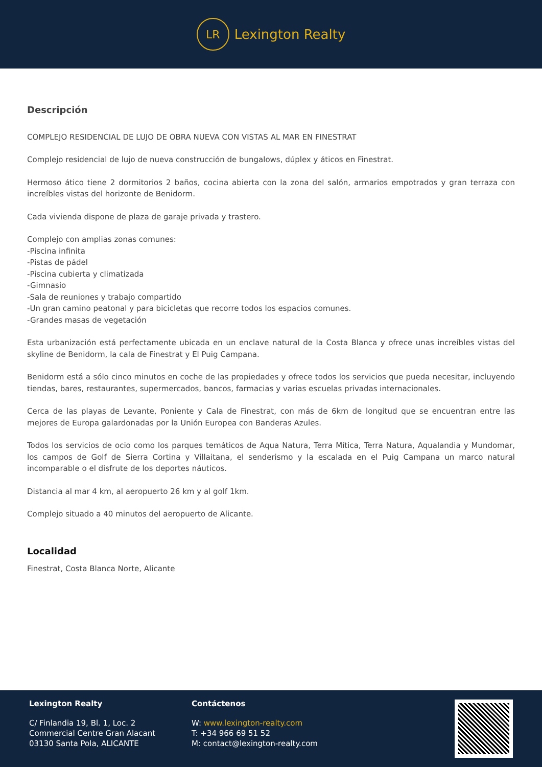LR
Lexington Realty
Descripción
COMPLEJO RESIDENCIAL DE LUJO DE OBRA NUEVA CON VISTAS AL MAR EN FINESTRAT
Complejo residencial de lujo de nueva construcción de bungalows, dúplex y áticos en Finestrat.
Hermoso ático tiene 2 dormitorios 2 baños, cocina abierta con la zona del salón, armarios empotrados y gran terraza con increíbles vistas del horizonte de Benidorm.
Cada vivienda dispone de plaza de garaje privada y trastero.
Complejo con amplias zonas comunes:
-Piscina infinita
-Pistas de pádel
-Piscina cubierta y climatizada
-Gimnasio
-Sala de reuniones y trabajo compartido
-Un gran camino peatonal y para bicicletas que recorre todos los espacios comunes.
-Grandes masas de vegetación
Esta urbanización está perfectamente ubicada en un enclave natural de la Costa Blanca y ofrece unas increíbles vistas del skyline de Benidorm, la cala de Finestrat y El Puig Campana.
Benidorm está a sólo cinco minutos en coche de las propiedades y ofrece todos los servicios que pueda necesitar, incluyendo tiendas, bares, restaurantes, supermercados, bancos, farmacias y varias escuelas privadas internacionales.
Cerca de las playas de Levante, Poniente y Cala de Finestrat, con más de 6km de longitud que se encuentran entre las mejores de Europa galardonadas por la Unión Europea con Banderas Azules.
Todos los servicios de ocio como los parques temáticos de Aqua Natura, Terra Mítica, Terra Natura, Aqualandia y Mundomar, los campos de Golf de Sierra Cortina y Villaitana, el senderismo y la escalada en el Puig Campana un marco natural incomparable o el disfrute de los deportes náuticos.
Distancia al mar 4 km, al aeropuerto 26 km y al golf 1km.
Complejo situado a 40 minutos del aeropuerto de Alicante.
Localidad
Finestrat, Costa Blanca Norte, Alicante
Lexington Realty
C/ Finlandia 19, Bl. 1, Loc. 2
Commercial Centre Gran Alacant
03130 Santa Pola, ALICANTE
Contáctenos
W: www.lexington-realty.com
T: +34 966 69 51 52
M: contact@lexington-realty.com